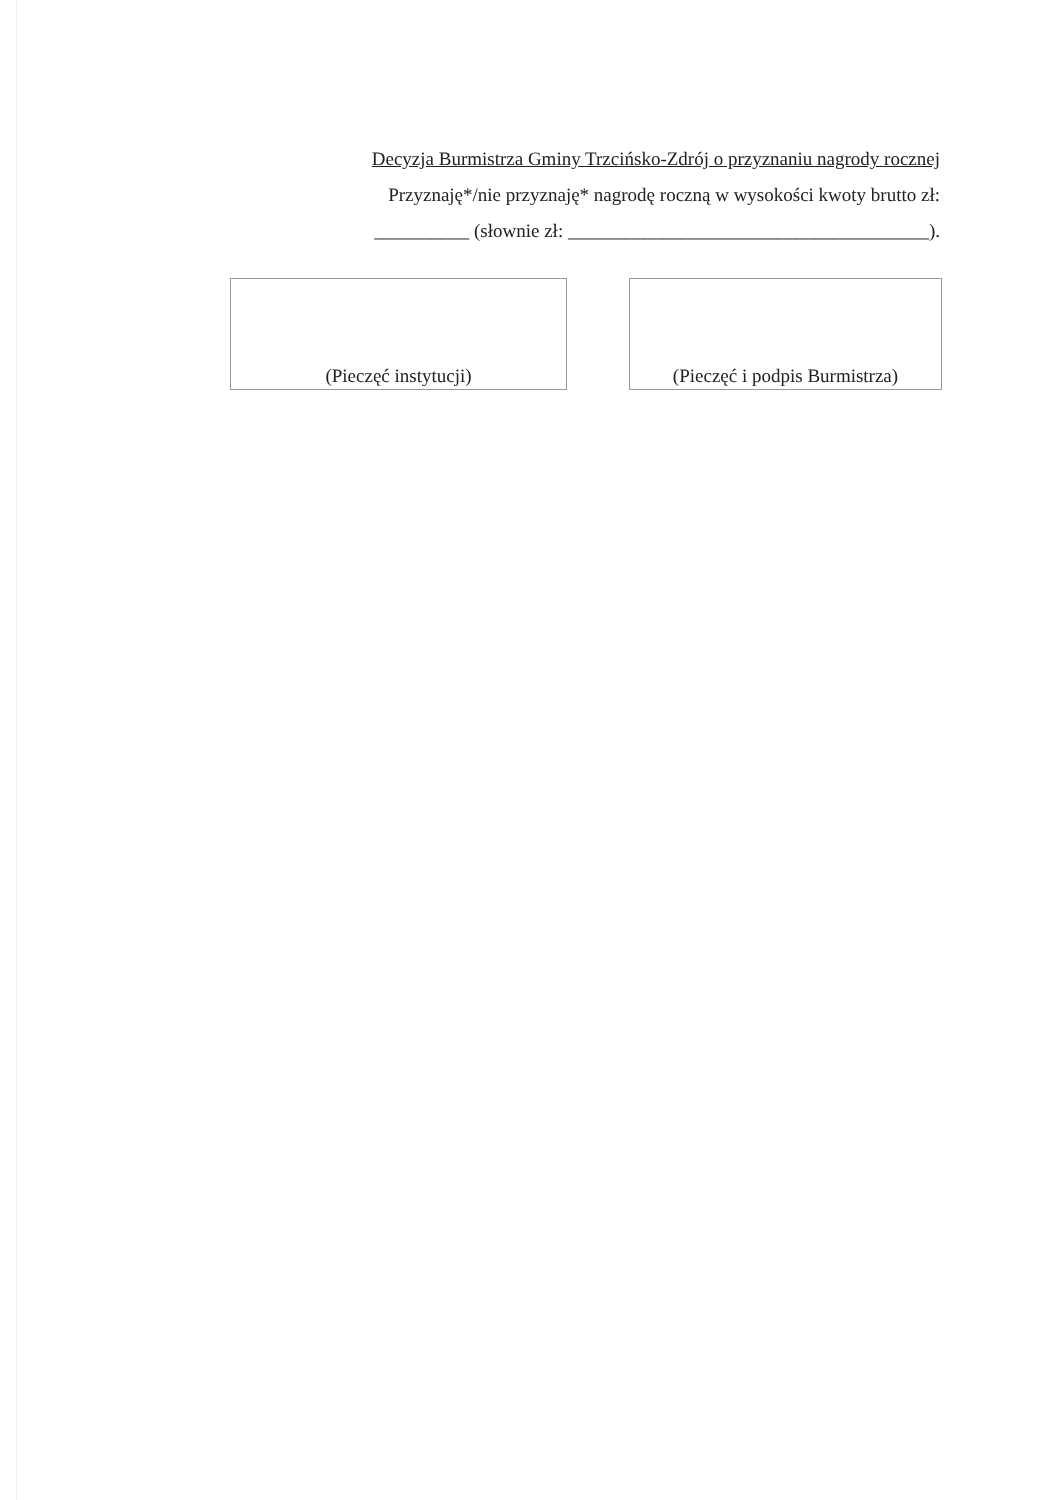Decyzja Burmistrza Gminy Trzcińsko-Zdrój o przyznaniu nagrody rocznej
Przyznaję*/nie przyznaję* nagrodę roczną w wysokości kwoty brutto zł:
__________ (słownie zł: ______________________________________).
(Pieczęć instytucji) (Pieczęć i podpis Burmistrza)